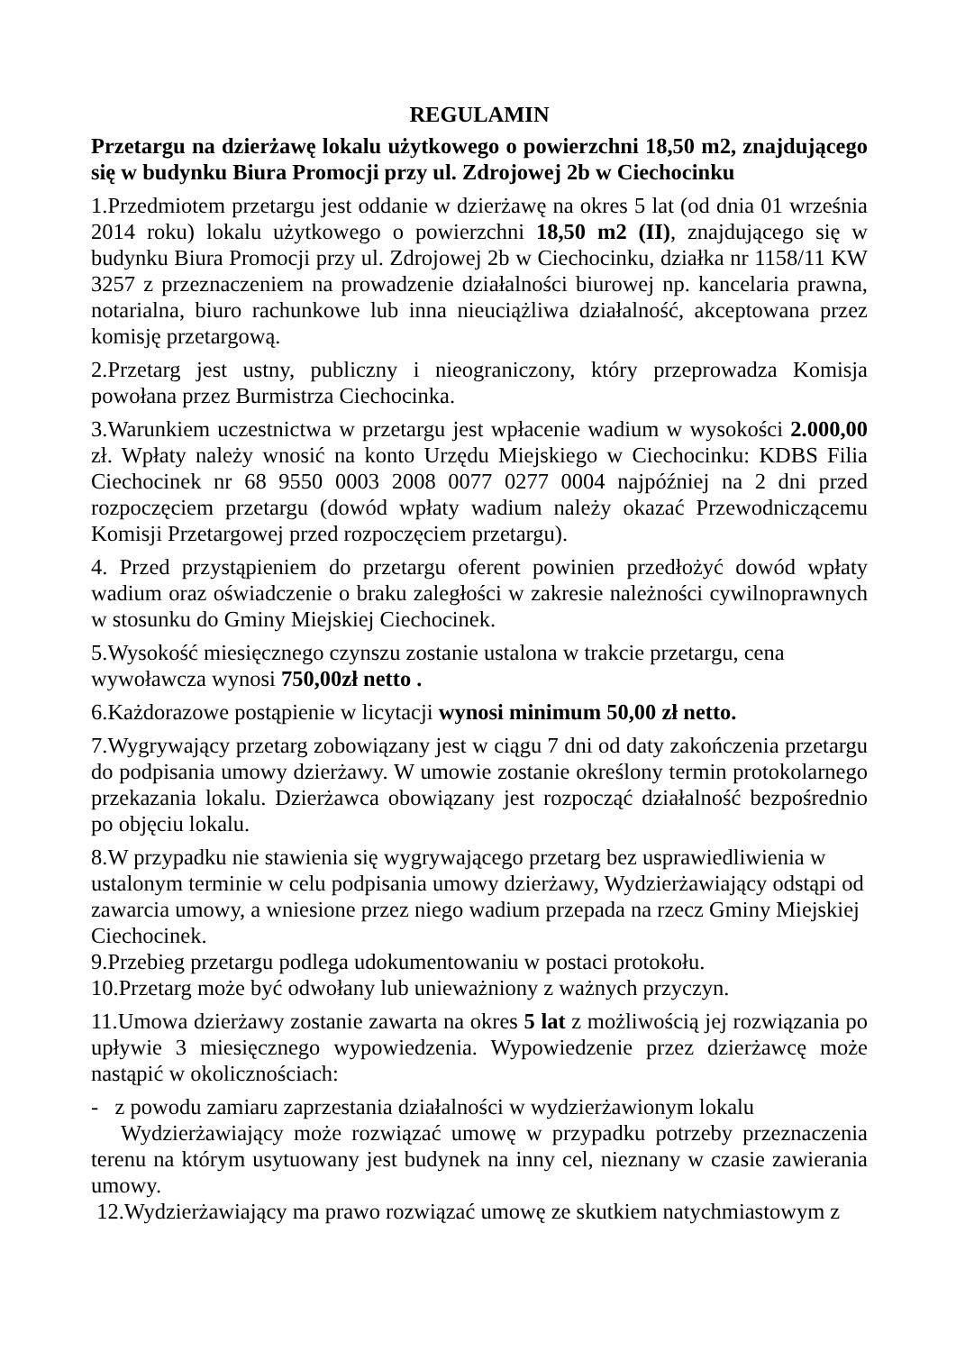REGULAMIN
Przetargu na dzierżawę lokalu użytkowego o powierzchni 18,50 m2, znajdującego się w budynku Biura Promocji przy ul. Zdrojowej 2b w Ciechocinku
1.Przedmiotem przetargu jest oddanie w dzierżawę na okres 5 lat (od dnia 01 września 2014 roku) lokalu użytkowego o powierzchni 18,50 m2 (II), znajdującego się w budynku Biura Promocji przy ul. Zdrojowej 2b w Ciechocinku, działka nr 1158/11 KW 3257 z przeznaczeniem na prowadzenie działalności biurowej np. kancelaria prawna, notarialna, biuro rachunkowe lub inna nieuciążliwa działalność, akceptowana przez komisję przetargową.
2.Przetarg jest ustny, publiczny i nieograniczony, który przeprowadza Komisja powołana przez Burmistrza Ciechocinka.
3.Warunkiem uczestnictwa w przetargu jest wpłacenie wadium w wysokości 2.000,00 zł. Wpłaty należy wnosić na konto Urzędu Miejskiego w Ciechocinku: KDBS Filia Ciechocinek nr 68 9550 0003 2008 0077 0277 0004 najpóźniej na 2 dni przed rozpoczęciem przetargu (dowód wpłaty wadium należy okazać Przewodniczącemu Komisji Przetargowej przed rozpoczęciem przetargu).
4. Przed przystąpieniem do przetargu oferent powinien przedłożyć dowód wpłaty wadium oraz oświadczenie o braku zaległości w zakresie należności cywilnoprawnych w stosunku do Gminy Miejskiej Ciechocinek.
5.Wysokość miesięcznego czynszu zostanie ustalona w trakcie przetargu, cena wywoławcza wynosi 750,00zł netto .
6.Każdorazowe postąpienie w licytacji wynosi minimum 50,00 zł netto.
7.Wygrywający przetarg zobowiązany jest w ciągu 7 dni od daty zakończenia przetargu do podpisania umowy dzierżawy. W umowie zostanie określony termin protokolarnego przekazania lokalu. Dzierżawca obowiązany jest rozpocząć działalność bezpośrednio po objęciu lokalu.
8.W przypadku nie stawienia się wygrywającego przetarg bez usprawiedliwienia w ustalonym terminie w celu podpisania umowy dzierżawy, Wydzierżawiający odstąpi od zawarcia umowy, a wniesione przez niego wadium przepada na rzecz Gminy Miejskiej Ciechocinek.
9.Przebieg przetargu podlega udokumentowaniu w postaci protokołu.
10.Przetarg może być odwołany lub unieważniony z ważnych przyczyn.
11.Umowa dzierżawy zostanie zawarta na okres 5 lat z możliwością jej rozwiązania po upływie 3 miesięcznego wypowiedzenia. Wypowiedzenie przez dzierżawcę może nastąpić w okolicznościach:
- z powodu zamiaru zaprzestania działalności w wydzierżawionym lokalu
Wydzierżawiający może rozwiązać umowę w przypadku potrzeby przeznaczenia terenu na którym usytuowany jest budynek na inny cel, nieznany w czasie zawierania umowy.
12.Wydzierżawiający ma prawo rozwiązać umowę ze skutkiem natychmiastowym z